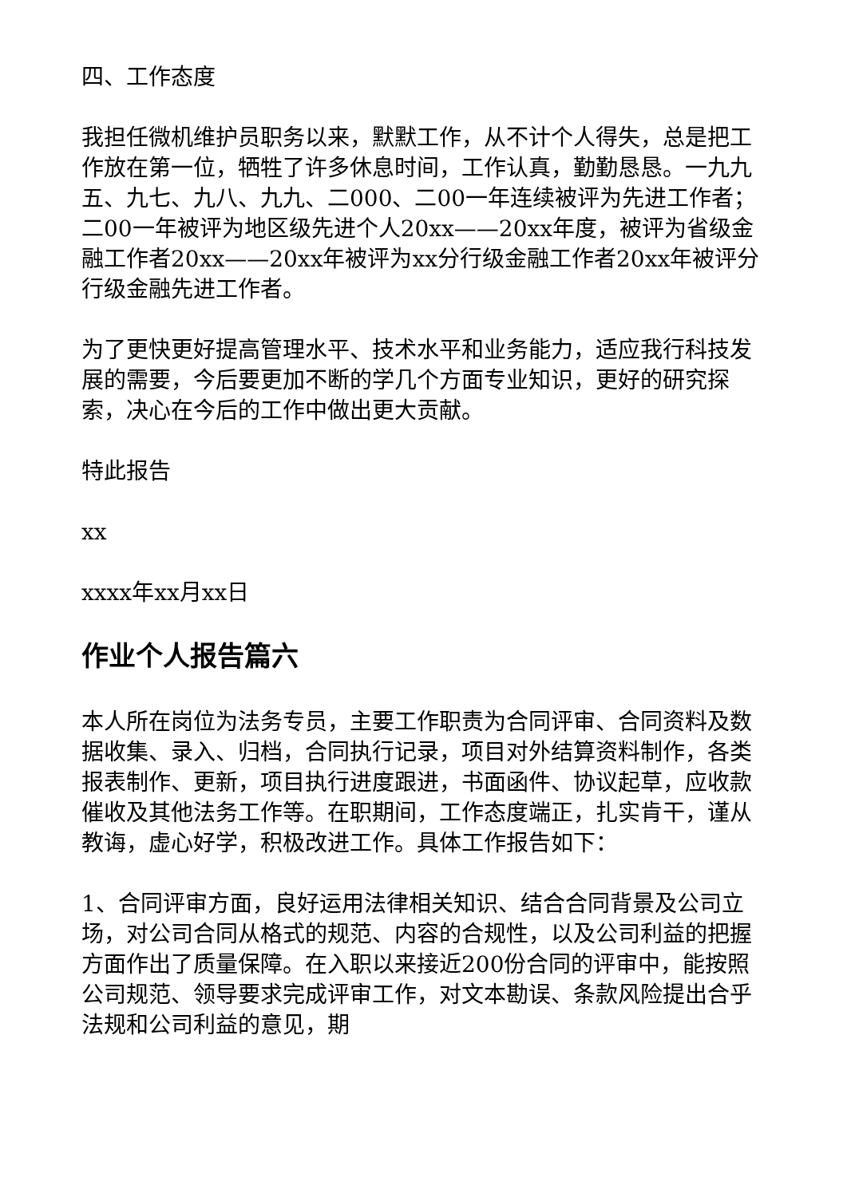四、工作态度
我担任微机维护员职务以来，默默工作，从不计个人得失，总是把工作放在第一位，牺牲了许多休息时间，工作认真，勤勤恳恳。一九九五、九七、九八、九九、二000、二00一年连续被评为先进工作者；二00一年被评为地区级先进个人20xx——20xx年度，被评为省级金融工作者20xx——20xx年被评为xx分行级金融工作者20xx年被评分行级金融先进工作者。
为了更快更好提高管理水平、技术水平和业务能力，适应我行科技发展的需要，今后要更加不断的学几个方面专业知识，更好的研究探索，决心在今后的工作中做出更大贡献。
特此报告
xx
xxxx年xx月xx日
作业个人报告篇六
本人所在岗位为法务专员，主要工作职责为合同评审、合同资料及数据收集、录入、归档，合同执行记录，项目对外结算资料制作，各类报表制作、更新，项目执行进度跟进，书面函件、协议起草，应收款催收及其他法务工作等。在职期间，工作态度端正，扎实肯干，谨从教诲，虚心好学，积极改进工作。具体工作报告如下：
1、合同评审方面，良好运用法律相关知识、结合合同背景及公司立场，对公司合同从格式的规范、内容的合规性，以及公司利益的把握方面作出了质量保障。在入职以来接近200份合同的评审中，能按照公司规范、领导要求完成评审工作，对文本勘误、条款风险提出合乎法规和公司利益的意见，期